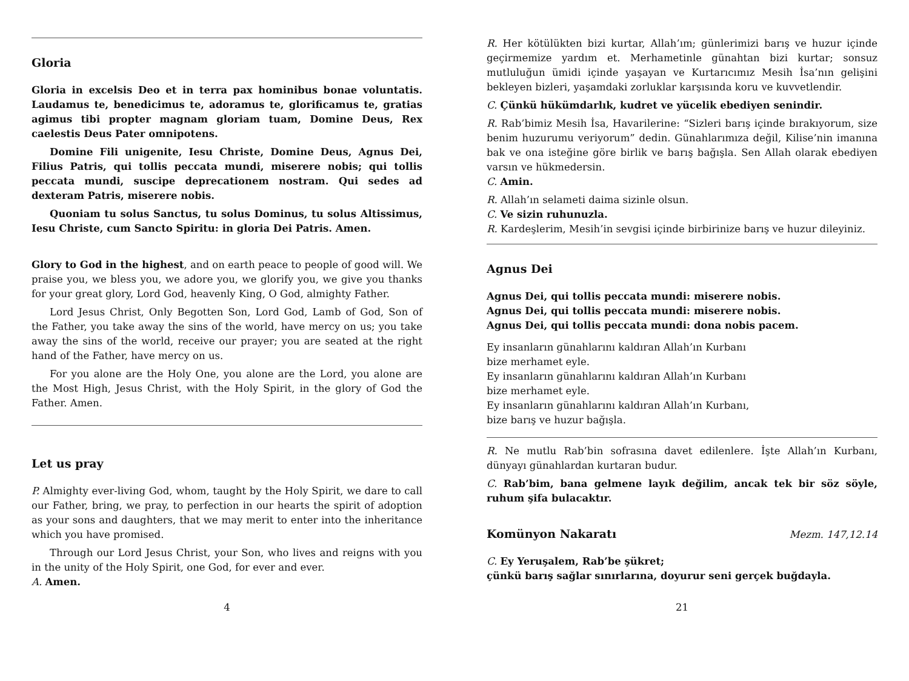Gloria
Gloria in excelsis Deo et in terra pax hominibus bonae voluntatis. Laudamus te, benedicimus te, adoramus te, glorificamus te, gratias agimus tibi propter magnam gloriam tuam, Domine Deus, Rex caelestis Deus Pater omnipotens.
Domine Fili unigenite, Iesu Christe, Domine Deus, Agnus Dei, Filius Patris, qui tollis peccata mundi, miserere nobis; qui tollis peccata mundi, suscipe deprecationem nostram. Qui sedes ad dexteram Patris, miserere nobis.
Quoniam tu solus Sanctus, tu solus Dominus, tu solus Altissimus, Iesu Christe, cum Sancto Spiritu: in gloria Dei Patris. Amen.
Glory to God in the highest, and on earth peace to people of good will. We praise you, we bless you, we adore you, we glorify you, we give you thanks for your great glory, Lord God, heavenly King, O God, almighty Father.
Lord Jesus Christ, Only Begotten Son, Lord God, Lamb of God, Son of the Father, you take away the sins of the world, have mercy on us; you take away the sins of the world, receive our prayer; you are seated at the right hand of the Father, have mercy on us.
For you alone are the Holy One, you alone are the Lord, you alone are the Most High, Jesus Christ, with the Holy Spirit, in the glory of God the Father. Amen.
Let us pray
P. Almighty ever-living God, whom, taught by the Holy Spirit, we dare to call our Father, bring, we pray, to perfection in our hearts the spirit of adoption as your sons and daughters, that we may merit to enter into the inheritance which you have promised.
Through our Lord Jesus Christ, your Son, who lives and reigns with you in the unity of the Holy Spirit, one God, for ever and ever.
A. Amen.
4
R. Her kötülükten bizi kurtar, Allah’ım; günlerimizi barış ve huzur içinde geçirmemize yardım et. Merhametinle günahtan bizi kurtar; sonsuz mutluluğun ümidi içinde yaşayan ve Kurtarıcımız Mesih İsa’nın gelişini bekleyen bizleri, yaşamdaki zorluklar karşısında koru ve kuvvetlendir.
C. Çünkü hükümdarlık, kudret ve yücelik ebediyen senindir.
R. Rab’bimiz Mesih İsa, Havarilerine: “Sizleri barış içinde bırakıyorum, size benim huzurumu veriyorum” dedin. Günahlarımıza değil, Kilise’nin imanına bak ve ona isteğine göre birlik ve barış bağışla. Sen Allah olarak ebediyen varsın ve hükmedersin.
C. Amin.
R. Allah’ın selameti daima sizinle olsun.
C. Ve sizin ruhunuzla.
R. Kardeşlerim, Mesih’in sevgisi içinde birbirinize barış ve huzur dileyiniz.
Agnus Dei
Agnus Dei, qui tollis peccata mundi: miserere nobis.
Agnus Dei, qui tollis peccata mundi: miserere nobis.
Agnus Dei, qui tollis peccata mundi: dona nobis pacem.
Ey insanların günahlarını kaldıran Allah’ın Kurbanı
bize merhamet eyle.
Ey insanların günahlarını kaldıran Allah’ın Kurbanı
bize merhamet eyle.
Ey insanların günahlarını kaldıran Allah’ın Kurbanı,
bize barış ve huzur bağışla.
R. Ne mutlu Rab’bin sofrasına davet edilenlere. İşte Allah’ın Kurbanı, dünyayı günahlardan kurtaran budur.
C. Rab’bim, bana gelmene layık değilim, ancak tek bir söz söyle, ruhum şifa bulacaktır.
Komünyon Nakaratı
Mezm. 147,12.14
C. Ey Yeruşalem, Rab’be şükret;
çünkü barış sağlar sınırlarına, doyurur seni gerçek buğdayla.
21